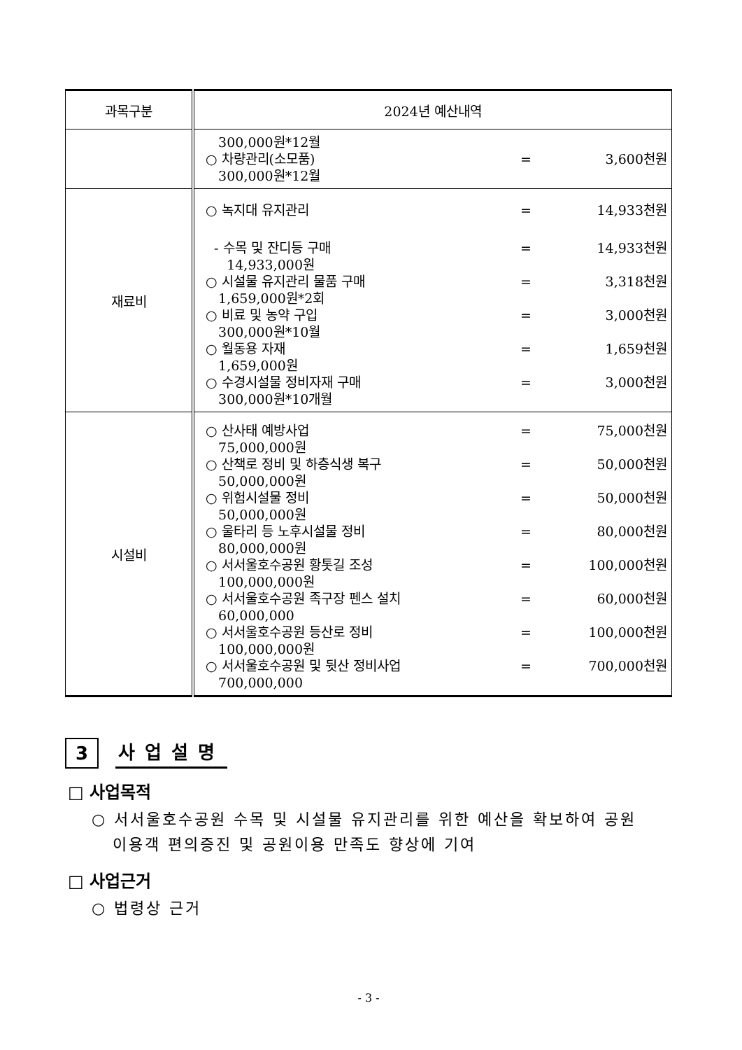| 과목구분 | 2024년 예산내역 |
| --- | --- |
| | 300,000원*12월 ○ 차량관리(소모품) = 3,600천원 300,000원*12월 |
| 재료비 | ○ 녹지대 유지관리 = 14,933천원 - 수목 및 잔디등 구매 = 14,933천원 14,933,000원 ○ 시설물 유지관리 물품 구매 = 3,318천원 1,659,000원*2회 ○ 비료 및 농약 구입 = 3,000천원 300,000원*10월 ○ 월동용 자재 = 1,659천원 1,659,000원 ○ 수경시설물 정비자재 구매 = 3,000천원 300,000원*10개월 |
| 시설비 | ○ 산사태 예방사업 = 75,000천원 75,000,000원 ○ 산책로 정비 및 하층식생 복구 = 50,000천원 50,000,000원 ○ 위험시설물 정비 = 50,000천원 50,000,000원 ○ 울타리 등 노후시설물 정비 = 80,000천원 80,000,000원 ○ 서서울호수공원 황톳길 조성 = 100,000천원 100,000,000원 ○ 서서울호수공원 족구장 펜스 설치 = 60,000천원 60,000,000 ○ 서서울호수공원 등산로 정비 = 100,000천원 100,000,000원 ○ 서서울호수공원 및 뒷산 정비사업 = 700,000천원 700,000,000 |
3
사업설명
□ 사업목적
○ 서서울호수공원 수목 및 시설물 유지관리를 위한 예산을 확보하여 공원
이용객 편의증진 및 공원이용 만족도 향상에 기여
□ 사업근거
○ 법령상 근거
- 3 -